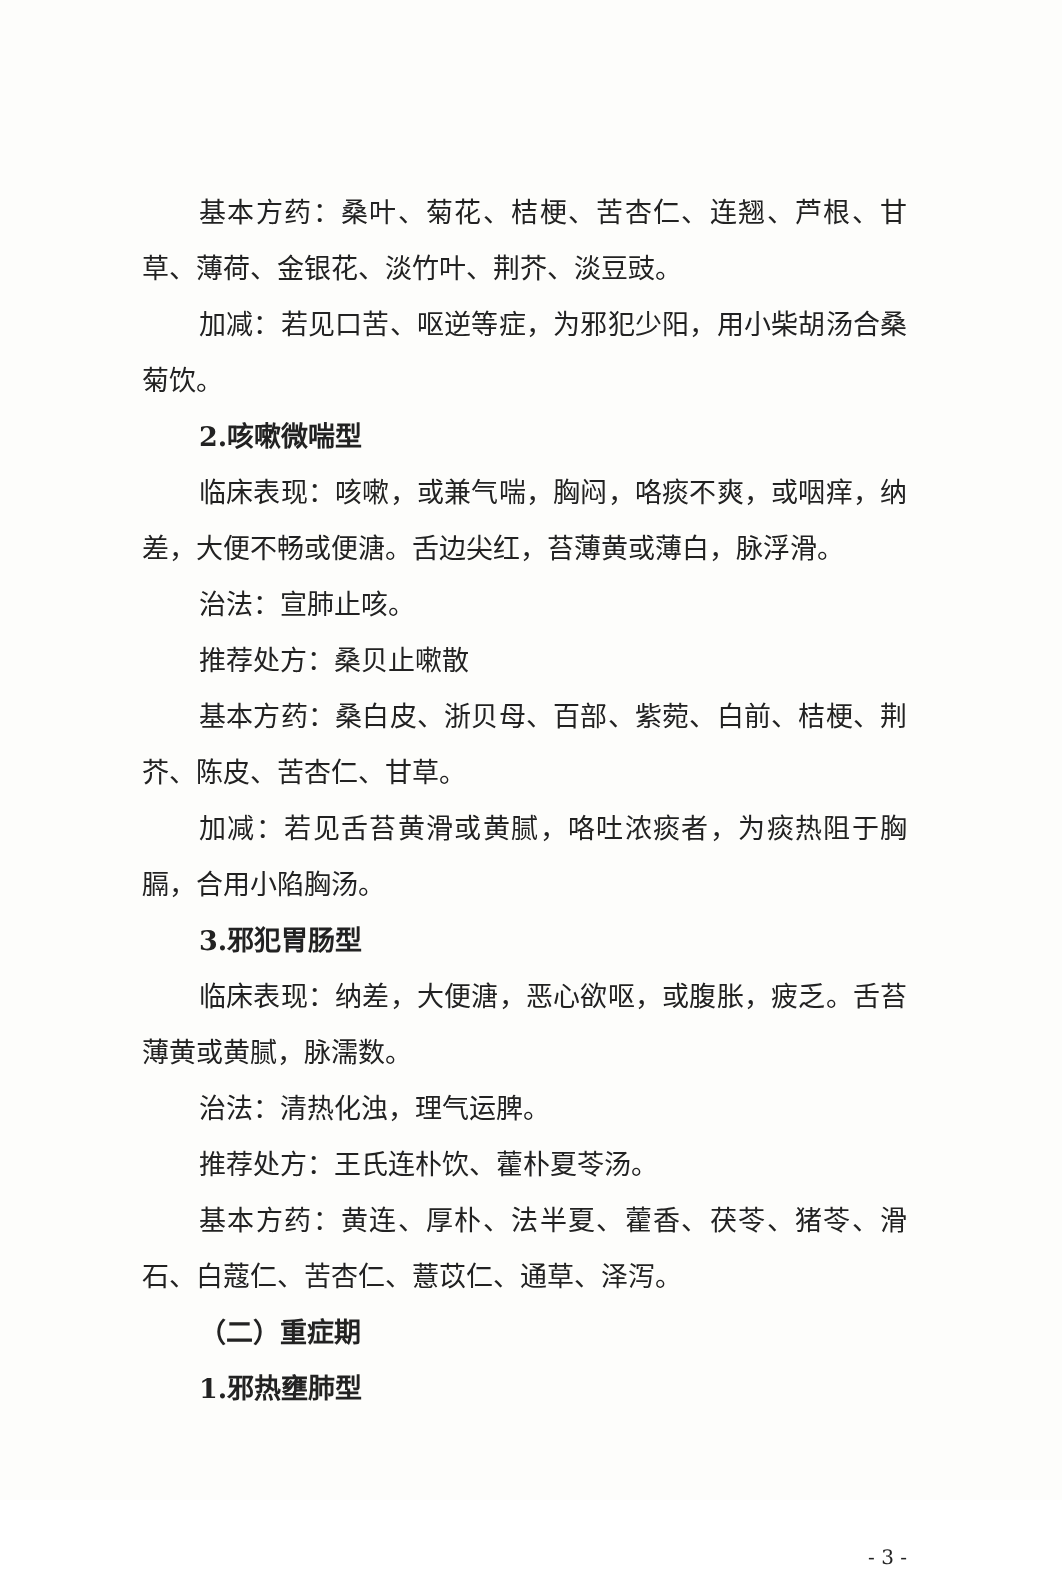基本方药：桑叶、菊花、桔梗、苦杏仁、连翘、芦根、甘草、薄荷、金银花、淡竹叶、荆芥、淡豆豉。
加减：若见口苦、呕逆等症，为邪犯少阳，用小柴胡汤合桑菊饮。
2.咳嗽微喘型
临床表现：咳嗽，或兼气喘，胸闷，咯痰不爽，或咽痒，纳差，大便不畅或便溏。舌边尖红，苔薄黄或薄白，脉浮滑。
治法：宣肺止咳。
推荐处方：桑贝止嗽散
基本方药：桑白皮、浙贝母、百部、紫菀、白前、桔梗、荆芥、陈皮、苦杏仁、甘草。
加减：若见舌苔黄滑或黄腻，咯吐浓痰者，为痰热阻于胸膈，合用小陷胸汤。
3.邪犯胃肠型
临床表现：纳差，大便溏，恶心欲呕，或腹胀，疲乏。舌苔薄黄或黄腻，脉濡数。
治法：清热化浊，理气运脾。
推荐处方：王氏连朴饮、藿朴夏苓汤。
基本方药：黄连、厚朴、法半夏、藿香、茯苓、猪苓、滑石、白蔻仁、苦杏仁、薏苡仁、通草、泽泻。
（二）重症期
1.邪热壅肺型
- 3 -